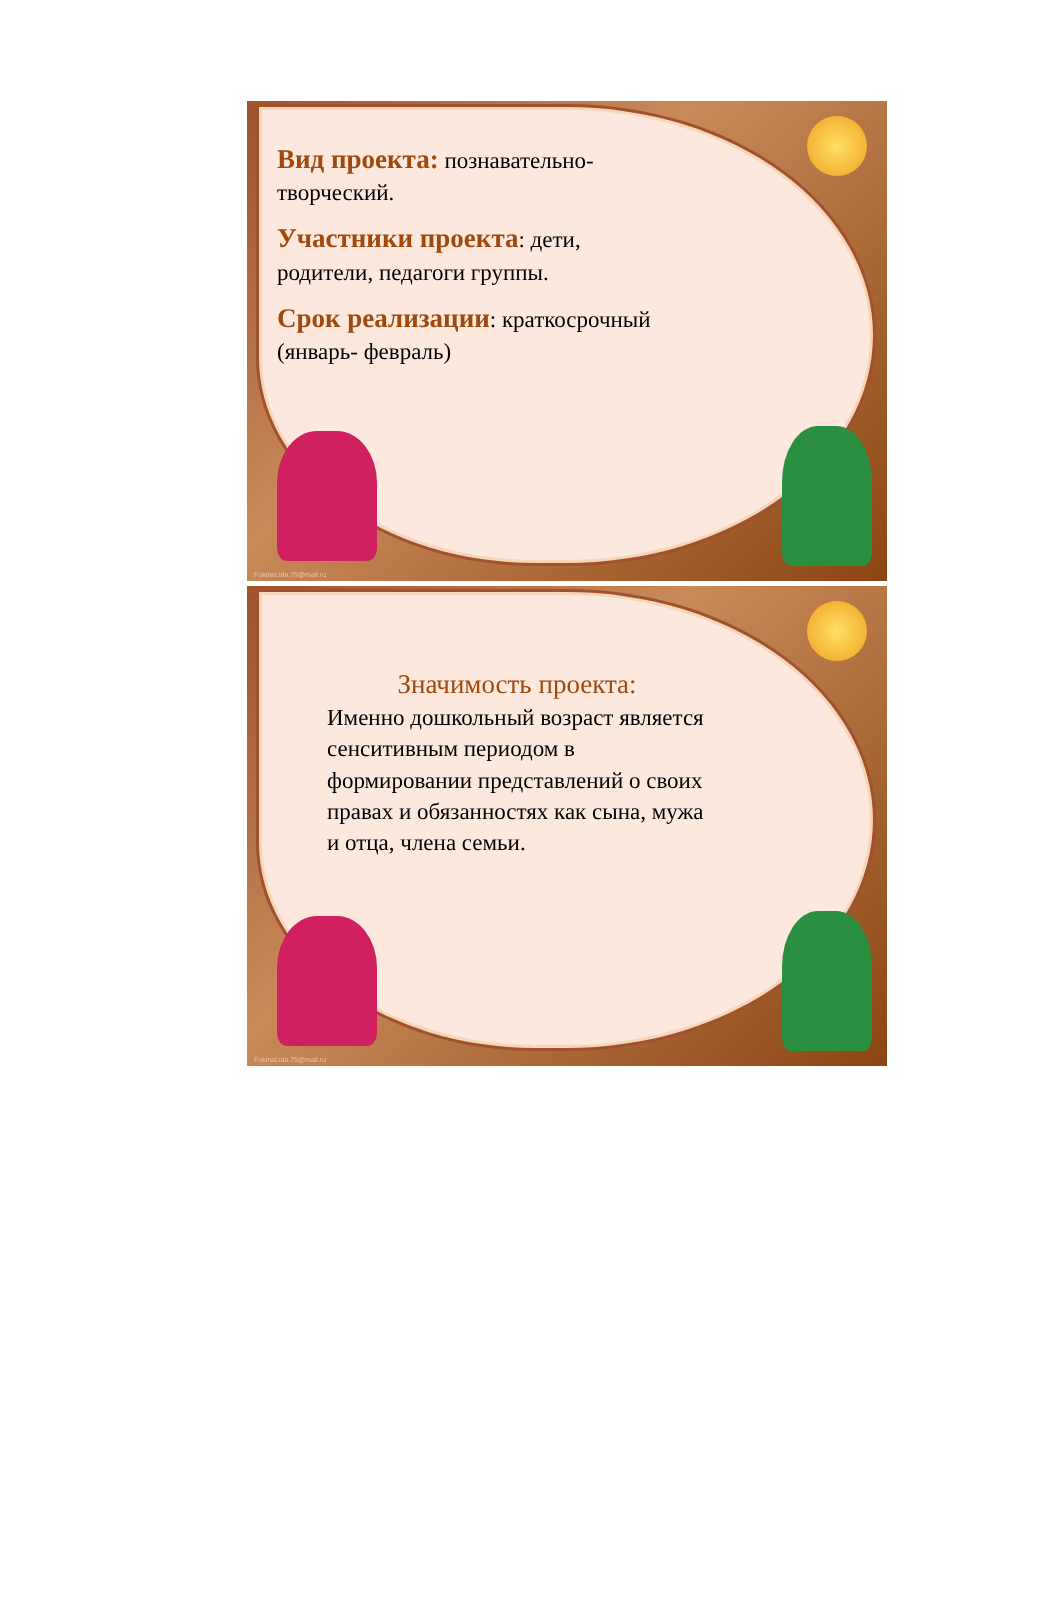Вид проекта: познавательно-
творческий.
Участники проекта: дети,
родители, педагоги группы.
Срок реализации: краткосрочный
(январь- февраль)
FokinaLida.75@mail.ru
Значимость проекта:
Именно дошкольный возраст является сенситивным периодом в формировании представлений о своих правах и обязанностях как сына, мужа и отца, члена семьи.
FokinaLida.75@mail.ru